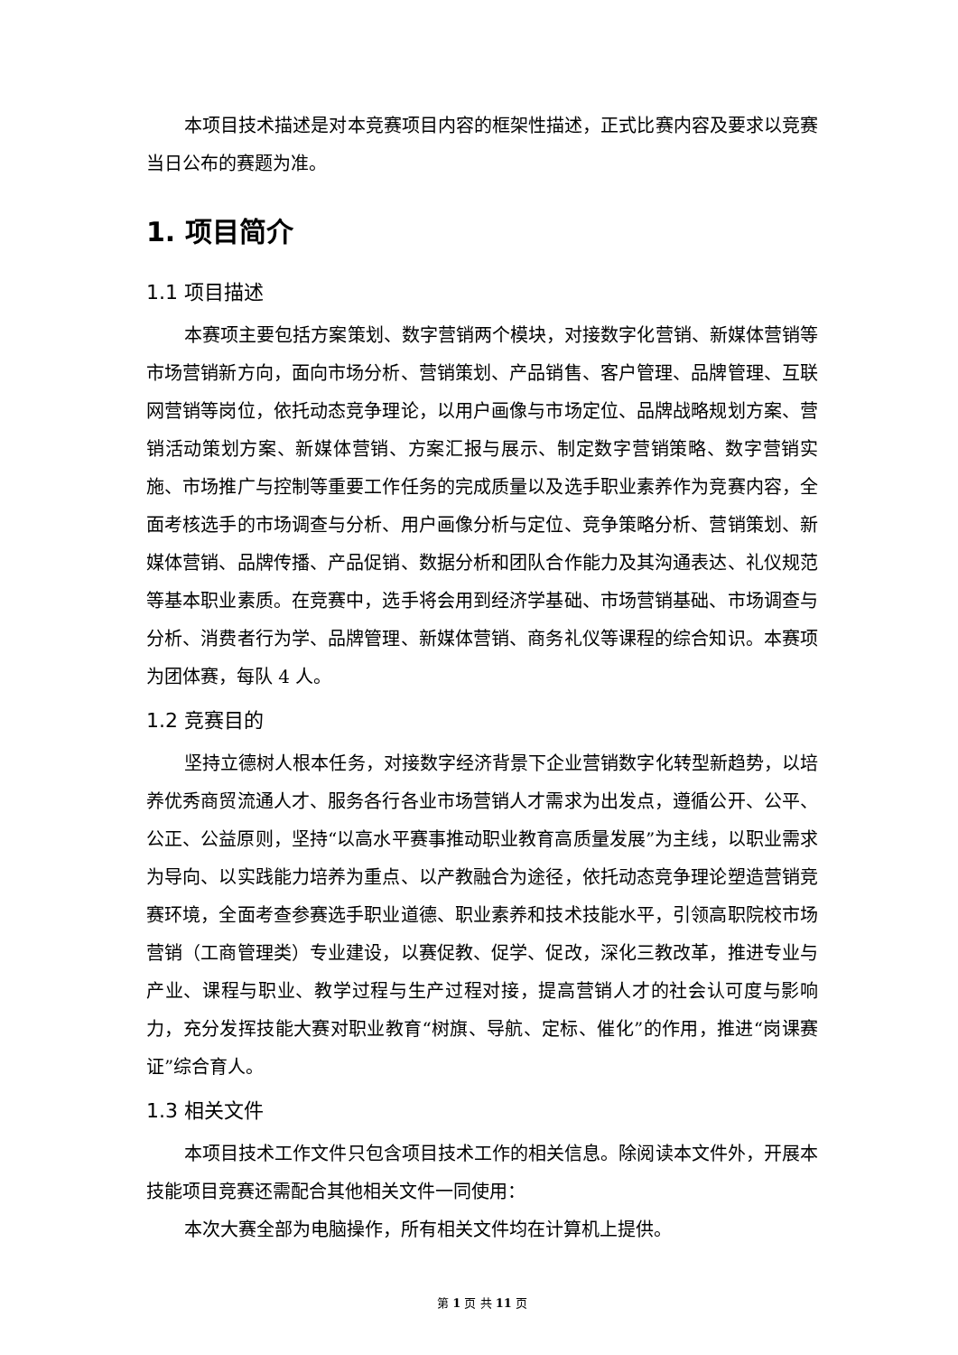本项目技术描述是对本竞赛项目内容的框架性描述，正式比赛内容及要求以竞赛当日公布的赛题为准。
1. 项目简介
1.1 项目描述
本赛项主要包括方案策划、数字营销两个模块，对接数字化营销、新媒体营销等市场营销新方向，面向市场分析、营销策划、产品销售、客户管理、品牌管理、互联网营销等岗位，依托动态竞争理论，以用户画像与市场定位、品牌战略规划方案、营销活动策划方案、新媒体营销、方案汇报与展示、制定数字营销策略、数字营销实施、市场推广与控制等重要工作任务的完成质量以及选手职业素养作为竞赛内容，全面考核选手的市场调查与分析、用户画像分析与定位、竞争策略分析、营销策划、新媒体营销、品牌传播、产品促销、数据分析和团队合作能力及其沟通表达、礼仪规范等基本职业素质。在竞赛中，选手将会用到经济学基础、市场营销基础、市场调查与分析、消费者行为学、品牌管理、新媒体营销、商务礼仪等课程的综合知识。本赛项为团体赛，每队 4 人。
1.2 竞赛目的
坚持立德树人根本任务，对接数字经济背景下企业营销数字化转型新趋势，以培养优秀商贸流通人才、服务各行各业市场营销人才需求为出发点，遵循公开、公平、公正、公益原则，坚持“以高水平赛事推动职业教育高质量发展”为主线，以职业需求为导向、以实践能力培养为重点、以产教融合为途径，依托动态竞争理论塑造营销竞赛环境，全面考查参赛选手职业道德、职业素养和技术技能水平，引领高职院校市场营销（工商管理类）专业建设，以赛促教、促学、促改，深化三教改革，推进专业与产业、课程与职业、教学过程与生产过程对接，提高营销人才的社会认可度与影响力，充分发挥技能大赛对职业教育“树旗、导航、定标、催化”的作用，推进“岗课赛证”综合育人。
1.3 相关文件
本项目技术工作文件只包含项目技术工作的相关信息。除阅读本文件外，开展本技能项目竞赛还需配合其他相关文件一同使用：
本次大赛全部为电脑操作，所有相关文件均在计算机上提供。
第 1 页 共 11 页